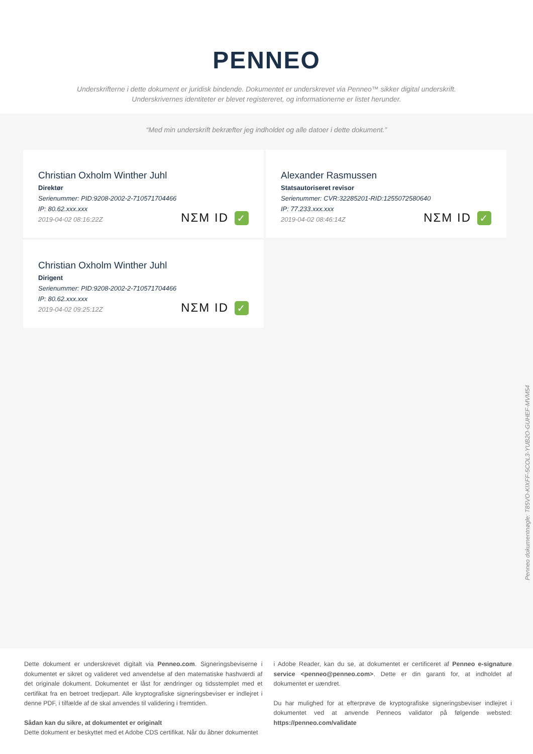PENNEO
Underskrifterne i dette dokument er juridisk bindende. Dokumentet er underskrevet via Penneo™ sikker digital underskrift.
Underskrivernes identiteter er blevet registereret, og informationerne er listet herunder.
“Med min underskrift bekræfter jeg indholdet og alle datoer i dette dokument.”
Christian Oxholm Winther Juhl
Direktør
Serienummer: PID:9208-2002-2-710571704466
IP: 80.62.xxx.xxx
2019-04-02 08:16:22Z
NΣM ID ✓
Alexander Rasmussen
Statsautoriseret revisor
Serienummer: CVR:32285201-RID:1255072580640
IP: 77.233.xxx.xxx
2019-04-02 08:46:14Z
NΣM ID ✓
Christian Oxholm Winther Juhl
Dirigent
Serienummer: PID:9208-2002-2-710571704466
IP: 80.62.xxx.xxx
2019-04-02 09:25:12Z
NΣM ID ✓
Penneo dokumentnøgle: T85VO-KIXFF-5COL3-YUB2O-GUHEF-MVM54
Dette dokument er underskrevet digitalt via Penneo.com. Signeringsbeviserne i dokumentet er sikret og valideret ved anvendelse af den matematiske hashværdi af det originale dokument. Dokumentet er låst for ændringer og tidsstemplet med et certifikat fra en betroet tredjepart. Alle kryptografiske signeringsbeviser er indlejret i denne PDF, i tilfælde af de skal anvendes til validering i fremtiden.
Sådan kan du sikre, at dokumentet er originalt
Dette dokument er beskyttet med et Adobe CDS certifikat. Når du åbner dokumentet
i Adobe Reader, kan du se, at dokumentet er certificeret af Penneo e-signature service <penneo@penneo.com>. Dette er din garanti for, at indholdet af dokumentet er uændret.
Du har mulighed for at efterprøve de kryptografiske signeringsbeviser indlejret i dokumentet ved at anvende Penneos validator på følgende websted: https://penneo.com/validate